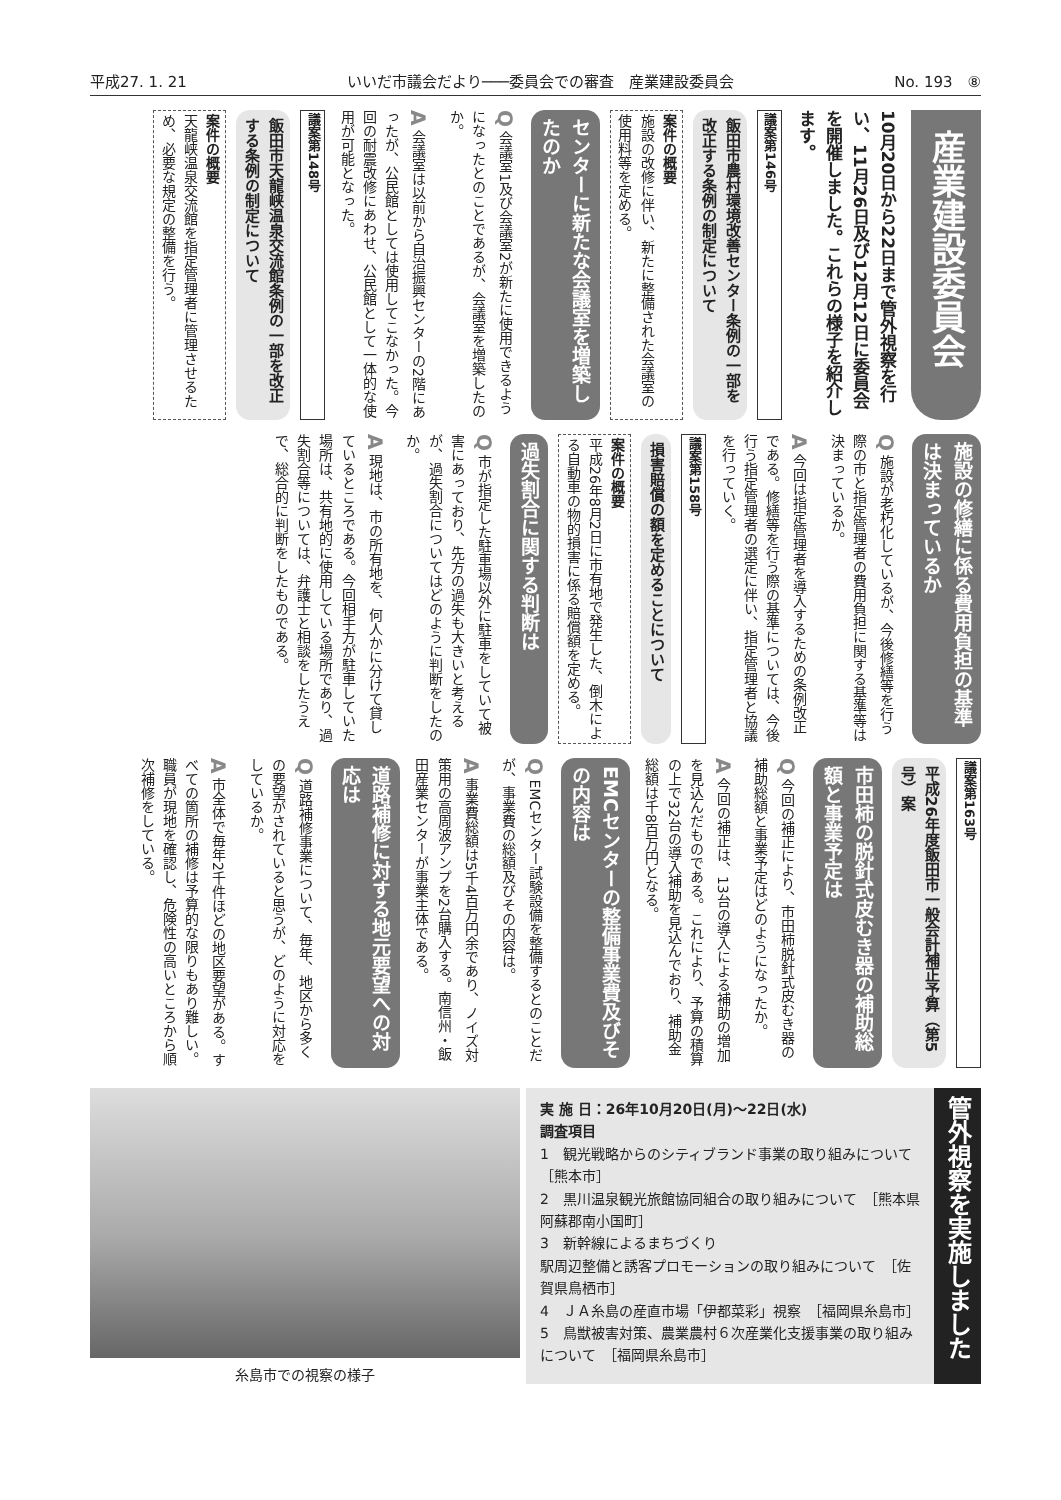平成27. 1. 21 いいだ市議会だより───委員会での審査　産業建設委員会 No. 193　⑧
産業建設委員会
10月20日から22日まで管外視察を行い、11月26日及び12月12日に委員会を開催しました。これらの様子を紹介します。
議案第146号
飯田市農村環境改善センター条例の一部を改正する条例の制定について
案件の概要
施設の改修に伴い、新たに整備された会議室の使用料等を定める。
センターに新たな会議室を増築したのか
Q 会議室1及び会議室2が新たに使用できるようになったとのことであるが、会議室を増築したのか。
A 会議室は以前から自治振興センターの2階にあったが、公民館としては使用してこなかった。今回の耐震改修にあわせ、公民館として一体的な使用が可能となった。
議案第148号
飯田市天龍峡温泉交流館条例の一部を改正する条例の制定について
案件の概要
天龍峡温泉交流館を指定管理者に管理させるため、必要な規定の整備を行う。
施設の修繕に係る費用負担の基準は決まっているか
Q 施設が老朽化しているが、今後修繕等を行う際の市と指定管理者の費用負担に関する基準等は決まっているか。
A 今回は指定管理者を導入するための条例改正である。修繕等を行う際の基準については、今後行う指定管理者の選定に伴い、指定管理者と協議を行っていく。
議案第158号
損害賠償の額を定めることについて
案件の概要
平成26年8月2日に市有地で発生した、倒木による自動車の物的損害に係る賠償額を定める。
過失割合に関する判断は
Q 市が指定した駐車場以外に駐車をしていて被害にあっており、先方の過失も大きいと考えるが、過失割合についてはどのように判断をしたのか。
A 現地は、市の所有地を、何人かに分けて貸しているところである。今回相手方が駐車していた場所は、共有地的に使用している場所であり、過失割合等については、弁護士と相談をしたうえで、総合的に判断をしたものである。
議案第163号
平成26年度飯田市一般会計補正予算（第5号）案
市田柿の脱針式皮むき器の補助総額と事業予定は
Q 今回の補正により、市田柿脱針式皮むき器の補助総額と事業予定はどのようになったか。
A 今回の補正は、13台の導入による補助の増加を見込んだものである。これにより、予算の積算の上で32台の導入補助を見込んでおり、補助金総額は千8百万円となる。
EMCセンターの整備事業費及びその内容は
Q EMCセンター試験設備を整備するとのことだが、事業費の総額及びその内容は。
A 事業費総額は5千4百万円余であり、ノイズ対策用の高周波アンプを2台購入する。南信州・飯田産業センターが事業主体である。
道路補修に対する地元要望への対応は
Q 道路補修事業について、毎年、地区から多くの要望がされていると思うが、どのように対応をしているか。
A 市全体で毎年2千件ほどの地区要望がある。すべての箇所の補修は予算的な限りもあり難しい。職員が現地を確認し、危険性の高いところから順次補修をしている。
糸島市での視察の様子
実 施 日：26年10月20日(月)～22日(水)
調査項目
1　観光戦略からのシティブランド事業の取り組みについて　［熊本市］
2　黒川温泉観光旅館協同組合の取り組みについて　［熊本県阿蘇郡南小国町］
3　新幹線によるまちづくり
駅周辺整備と誘客プロモーションの取り組みについて　［佐賀県鳥栖市］
4　ＪＡ糸島の産直市場「伊都菜彩」視察　［福岡県糸島市］
5　鳥獣被害対策、農業農村６次産業化支援事業の取り組みについて　［福岡県糸島市］
管外視察を実施しました